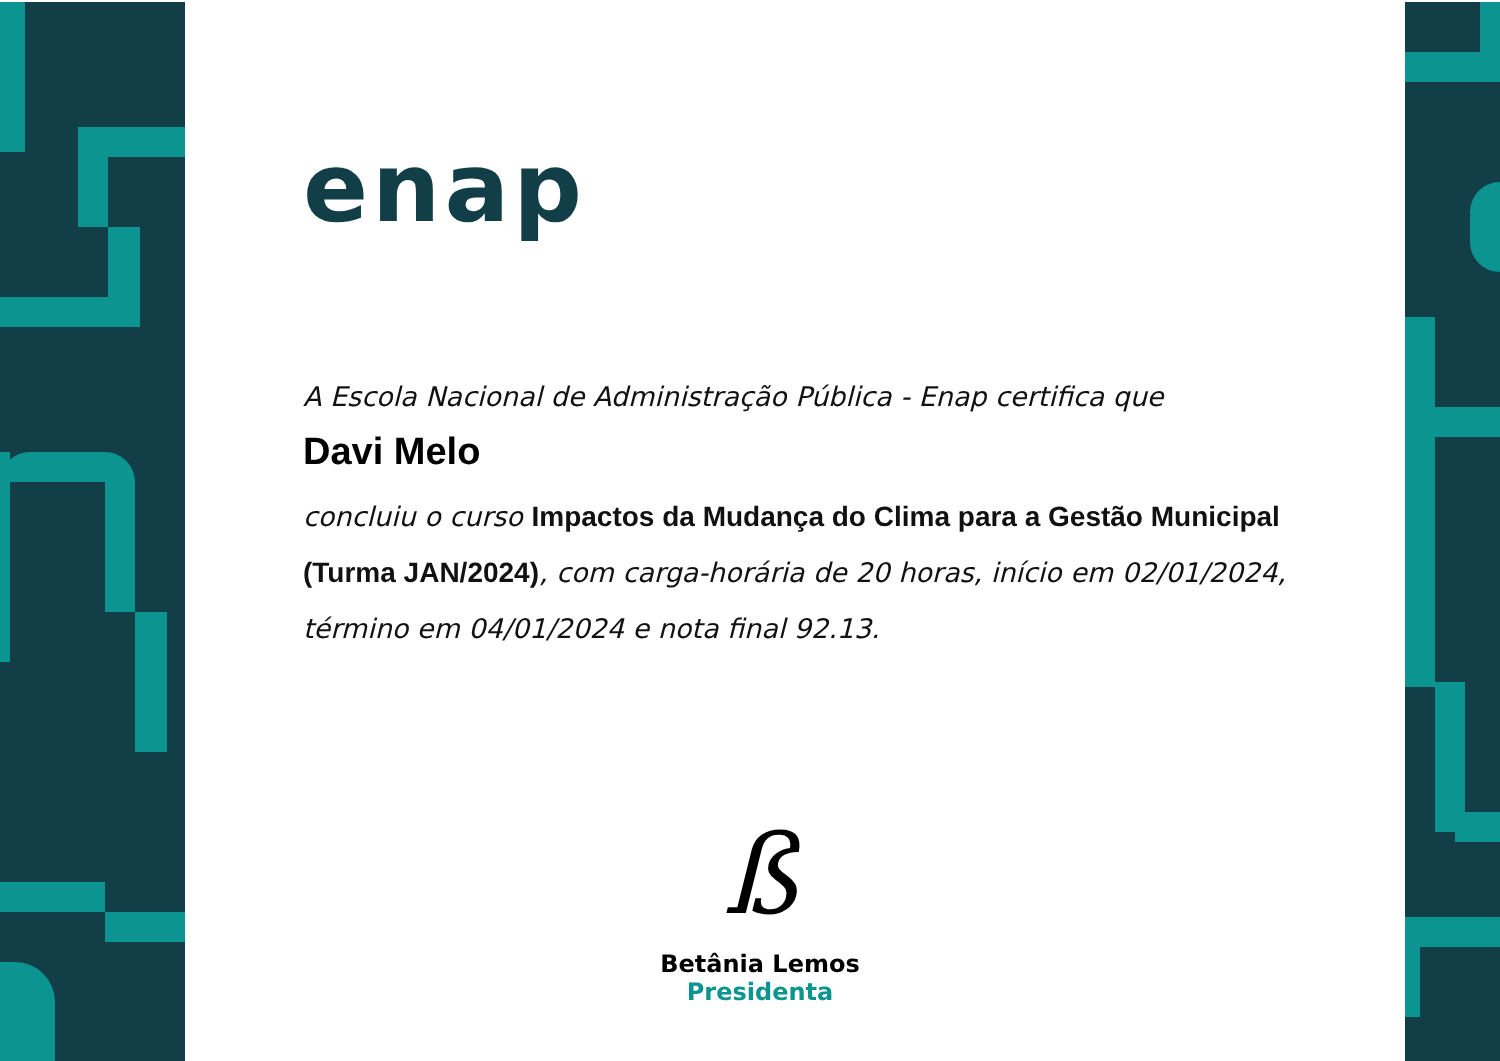enap
A Escola Nacional de Administração Pública - Enap certifica que
Davi Melo
concluiu o curso Impactos da Mudança do Clima para a Gestão Municipal (Turma JAN/2024), com carga-horária de 20 horas, início em 02/01/2024, término em 04/01/2024 e nota final 92.13.
ß
Betânia Lemos
Presidenta